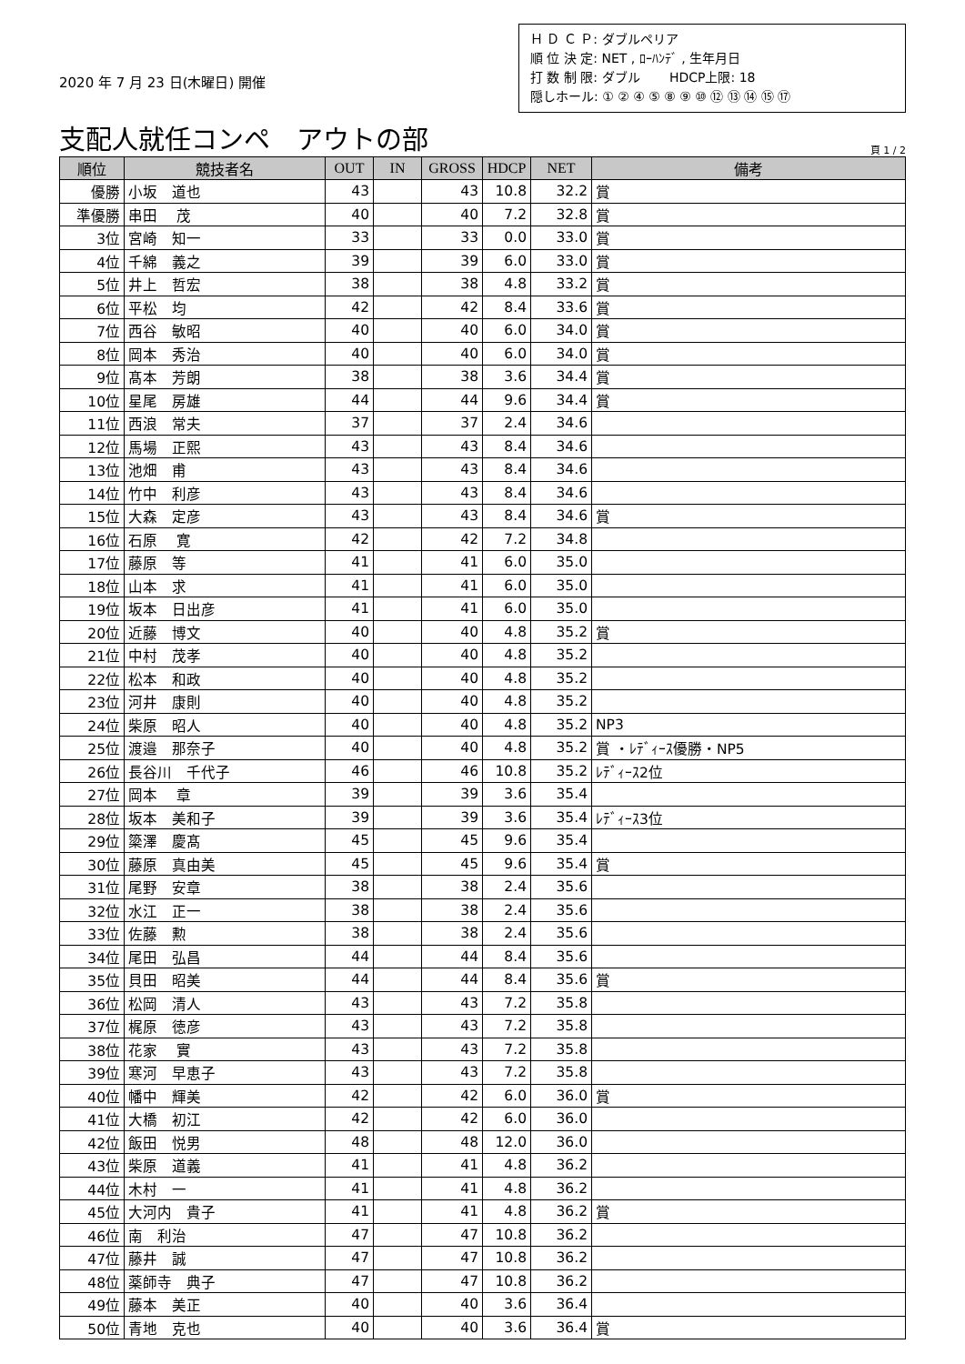2020 年 7 月 23 日(木曜日) 開催
Ｈ Ｄ Ｃ Ｐ: ダブルペリア
順 位 決 定: NET , ﾛｰﾊﾝﾃﾞ , 生年月日
打 数 制 限: ダブル　　 HDCP上限: 18
隠しホール: ① ② ④ ⑤ ⑧ ⑨ ⑩ ⑫ ⑬ ⑭ ⑮ ⑰
支配人就任コンペ　アウトの部
頁 1 / 2
| 順位 | 競技者名 | OUT | IN | GROSS | HDCP | NET | 備考 |
| --- | --- | --- | --- | --- | --- | --- | --- |
| 優勝 | 小坂 道也 | 43 | | 43 | 10.8 | 32.2 | 賞 |
| 準優勝 | 串田 茂 | 40 | | 40 | 7.2 | 32.8 | 賞 |
| 3位 | 宮崎 知一 | 33 | | 33 | 0.0 | 33.0 | 賞 |
| 4位 | 千綿 義之 | 39 | | 39 | 6.0 | 33.0 | 賞 |
| 5位 | 井上 哲宏 | 38 | | 38 | 4.8 | 33.2 | 賞 |
| 6位 | 平松 均 | 42 | | 42 | 8.4 | 33.6 | 賞 |
| 7位 | 西谷 敏昭 | 40 | | 40 | 6.0 | 34.0 | 賞 |
| 8位 | 岡本 秀治 | 40 | | 40 | 6.0 | 34.0 | 賞 |
| 9位 | 髙本 芳朗 | 38 | | 38 | 3.6 | 34.4 | 賞 |
| 10位 | 星尾 房雄 | 44 | | 44 | 9.6 | 34.4 | 賞 |
| 11位 | 西浪 常夫 | 37 | | 37 | 2.4 | 34.6 | |
| 12位 | 馬場 正熙 | 43 | | 43 | 8.4 | 34.6 | |
| 13位 | 池畑 甫 | 43 | | 43 | 8.4 | 34.6 | |
| 14位 | 竹中 利彦 | 43 | | 43 | 8.4 | 34.6 | |
| 15位 | 大森 定彦 | 43 | | 43 | 8.4 | 34.6 | 賞 |
| 16位 | 石原 寛 | 42 | | 42 | 7.2 | 34.8 | |
| 17位 | 藤原 等 | 41 | | 41 | 6.0 | 35.0 | |
| 18位 | 山本 求 | 41 | | 41 | 6.0 | 35.0 | |
| 19位 | 坂本 日出彦 | 41 | | 41 | 6.0 | 35.0 | |
| 20位 | 近藤 博文 | 40 | | 40 | 4.8 | 35.2 | 賞 |
| 21位 | 中村 茂孝 | 40 | | 40 | 4.8 | 35.2 | |
| 22位 | 松本 和政 | 40 | | 40 | 4.8 | 35.2 | |
| 23位 | 河井 康則 | 40 | | 40 | 4.8 | 35.2 | |
| 24位 | 柴原 昭人 | 40 | | 40 | 4.8 | 35.2 | NP3 |
| 25位 | 渡邉 那奈子 | 40 | | 40 | 4.8 | 35.2 | 賞 ・ﾚﾃﾞｨｰｽ優勝・NP5 |
| 26位 | 長谷川 千代子 | 46 | | 46 | 10.8 | 35.2 | ﾚﾃﾞｨｰｽ2位 |
| 27位 | 岡本 章 | 39 | | 39 | 3.6 | 35.4 | |
| 28位 | 坂本 美和子 | 39 | | 39 | 3.6 | 35.4 | ﾚﾃﾞｨｰｽ3位 |
| 29位 | 簗澤 慶髙 | 45 | | 45 | 9.6 | 35.4 | |
| 30位 | 藤原 真由美 | 45 | | 45 | 9.6 | 35.4 | 賞 |
| 31位 | 尾野 安章 | 38 | | 38 | 2.4 | 35.6 | |
| 32位 | 水江 正一 | 38 | | 38 | 2.4 | 35.6 | |
| 33位 | 佐藤 勲 | 38 | | 38 | 2.4 | 35.6 | |
| 34位 | 尾田 弘昌 | 44 | | 44 | 8.4 | 35.6 | |
| 35位 | 貝田 昭美 | 44 | | 44 | 8.4 | 35.6 | 賞 |
| 36位 | 松岡 清人 | 43 | | 43 | 7.2 | 35.8 | |
| 37位 | 梶原 徳彦 | 43 | | 43 | 7.2 | 35.8 | |
| 38位 | 花家 實 | 43 | | 43 | 7.2 | 35.8 | |
| 39位 | 寒河 早恵子 | 43 | | 43 | 7.2 | 35.8 | |
| 40位 | 幡中 輝美 | 42 | | 42 | 6.0 | 36.0 | 賞 |
| 41位 | 大橋 初江 | 42 | | 42 | 6.0 | 36.0 | |
| 42位 | 飯田 悦男 | 48 | | 48 | 12.0 | 36.0 | |
| 43位 | 柴原 道義 | 41 | | 41 | 4.8 | 36.2 | |
| 44位 | 木村 一 | 41 | | 41 | 4.8 | 36.2 | |
| 45位 | 大河内 貴子 | 41 | | 41 | 4.8 | 36.2 | 賞 |
| 46位 | 南 利治 | 47 | | 47 | 10.8 | 36.2 | |
| 47位 | 藤井 誠 | 47 | | 47 | 10.8 | 36.2 | |
| 48位 | 薬師寺 典子 | 47 | | 47 | 10.8 | 36.2 | |
| 49位 | 藤本 美正 | 40 | | 40 | 3.6 | 36.4 | |
| 50位 | 青地 克也 | 40 | | 40 | 3.6 | 36.4 | 賞 |